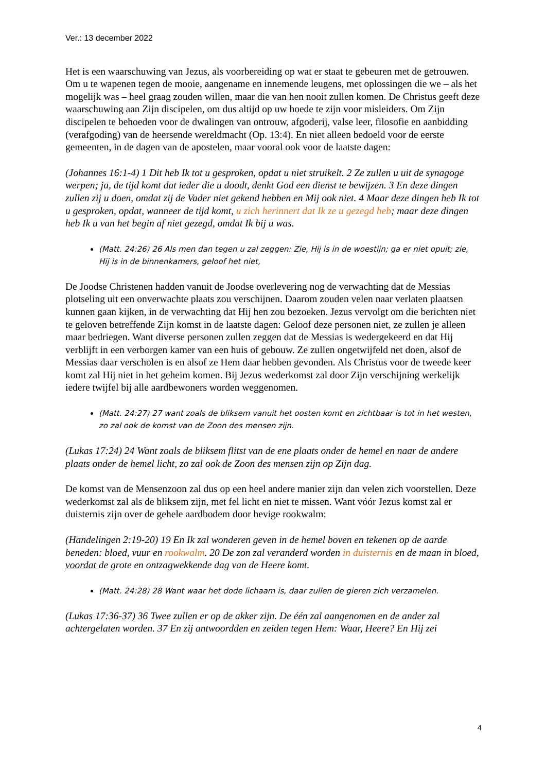Ver.: 13 december 2022
Het is een waarschuwing van Jezus, als voorbereiding op wat er staat te gebeuren met de getrouwen. Om u te wapenen tegen de mooie, aangename en innemende leugens, met oplossingen die we – als het mogelijk was – heel graag zouden willen, maar die van hen nooit zullen komen. De Christus geeft deze waarschuwing aan Zijn discipelen, om dus altijd op uw hoede te zijn voor misleiders. Om Zijn discipelen te behoeden voor de dwalingen van ontrouw, afgoderij, valse leer, filosofie en aanbidding (verafgoding) van de heersende wereldmacht (Op. 13:4). En niet alleen bedoeld voor de eerste gemeenten, in de dagen van de apostelen, maar vooral ook voor de laatste dagen:
(Johannes 16:1-4) 1 Dit heb Ik tot u gesproken, opdat u niet struikelt. 2 Ze zullen u uit de synagoge werpen; ja, de tijd komt dat ieder die u doodt, denkt God een dienst te bewijzen. 3 En deze dingen zullen zij u doen, omdat zij de Vader niet gekend hebben en Mij ook niet. 4 Maar deze dingen heb Ik tot u gesproken, opdat, wanneer de tijd komt, u zich herinnert dat Ik ze u gezegd heb; maar deze dingen heb Ik u van het begin af niet gezegd, omdat Ik bij u was.
(Matt. 24:26) 26 Als men dan tegen u zal zeggen: Zie, Hij is in de woestijn; ga er niet opuit; zie, Hij is in de binnenkamers, geloof het niet,
De Joodse Christenen hadden vanuit de Joodse overlevering nog de verwachting dat de Messias plotseling uit een onverwachte plaats zou verschijnen. Daarom zouden velen naar verlaten plaatsen kunnen gaan kijken, in de verwachting dat Hij hen zou bezoeken. Jezus vervolgt om die berichten niet te geloven betreffende Zijn komst in de laatste dagen: Geloof deze personen niet, ze zullen je alleen maar bedriegen. Want diverse personen zullen zeggen dat de Messias is wedergekeerd en dat Hij verblijft in een verborgen kamer van een huis of gebouw. Ze zullen ongetwijfeld net doen, alsof de Messias daar verscholen is en alsof ze Hem daar hebben gevonden. Als Christus voor de tweede keer komt zal Hij niet in het geheim komen. Bij Jezus wederkomst zal door Zijn verschijning werkelijk iedere twijfel bij alle aardbewoners worden weggenomen.
(Matt. 24:27) 27 want zoals de bliksem vanuit het oosten komt en zichtbaar is tot in het westen, zo zal ook de komst van de Zoon des mensen zijn.
(Lukas 17:24) 24 Want zoals de bliksem flitst van de ene plaats onder de hemel en naar de andere plaats onder de hemel licht, zo zal ook de Zoon des mensen zijn op Zijn dag.
De komst van de Mensenzoon zal dus op een heel andere manier zijn dan velen zich voorstellen. Deze wederkomst zal als de bliksem zijn, met fel licht en niet te missen. Want vóór Jezus komst zal er duisternis zijn over de gehele aardbodem door hevige rookwalm:
(Handelingen 2:19-20) 19 En Ik zal wonderen geven in de hemel boven en tekenen op de aarde beneden: bloed, vuur en rookwalm. 20 De zon zal veranderd worden in duisternis en de maan in bloed, voordat de grote en ontzagwekkende dag van de Heere komt.
(Matt. 24:28) 28 Want waar het dode lichaam is, daar zullen de gieren zich verzamelen.
(Lukas 17:36-37) 36 Twee zullen er op de akker zijn. De één zal aangenomen en de ander zal achtergelaten worden. 37 En zij antwoordden en zeiden tegen Hem: Waar, Heere? En Hij zei
4